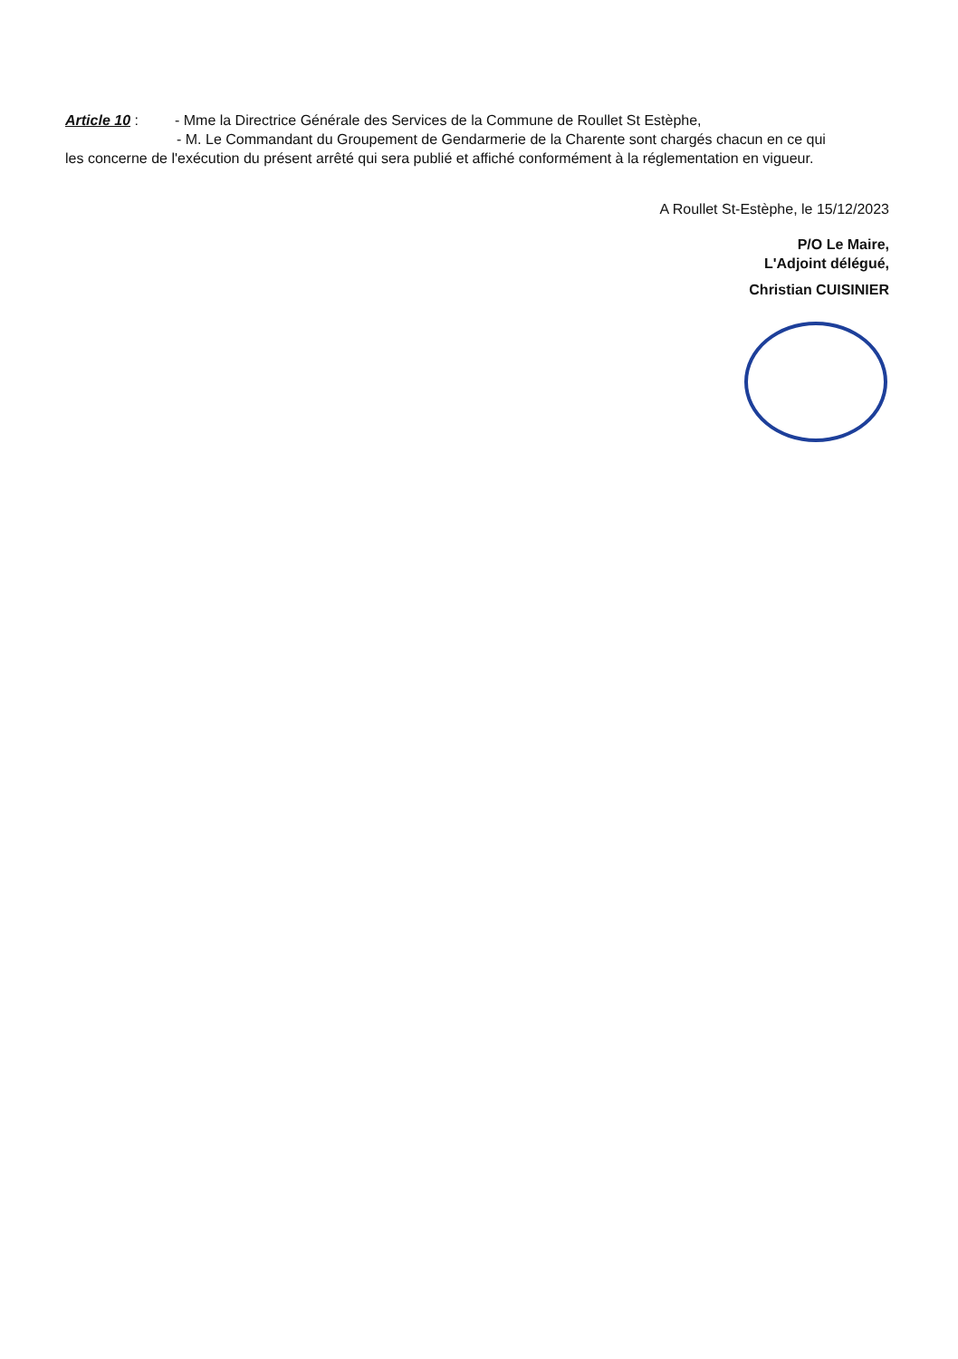Article 10 : - Mme la Directrice Générale des Services de la Commune de Roullet St Estèphe,
- M. Le Commandant du Groupement de Gendarmerie de la Charente sont chargés chacun en ce qui
les concerne de l'exécution du présent arrêté qui sera publié et affiché conformément à la réglementation en vigueur.
A Roullet St-Estèphe, le 15/12/2023
P/O Le Maire,
L'Adjoint délégué,
Christian CUISINIER